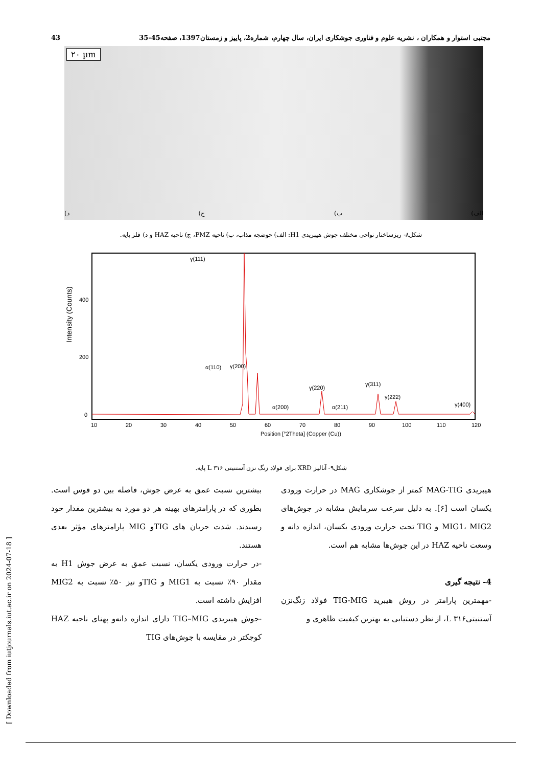43 مجتبی استوار و همکاران ، نشریه علوم و فناوری جوشکاری ایران، سال چهارم، شماره2، پاییز و زمستان1397، صفحه45-35
۲۰ µm
الف) ب) ج) د)
شکل۸- ریزساختار نواحی مختلف جوش هیبریدی H1: الف) حوضچه مذاب، ب) ناحیه PMZ، ج) ناحیه HAZ و د) فلز پایه.
Intensity (Counts)
400
200
0
10
20
30
40
50
60
70
80
90
100
110
120
Position [°2Theta] (Copper (Cu))
γ(111)
α(110)
γ(200)
α(200)
γ(220)
α(211)
γ(311)
γ(222)
γ(400)
شکل۹- آنالیز XRD برای فولاد زنگ نزن آستنیتی ۳۱۶ L پایه.
هیبریدی MAG-TIG کمتر از جوشکاری MAG در حرارت ورودی یکسان است [۶]. به دلیل سرعت سرمایش مشابه در جوش‌های MIG1، MIG2 و TIG تحت حرارت ورودی یکسان، اندازه دانه و وسعت ناحیه HAZ در این جوش‌ها مشابه هم است.
4- نتیجه گیری
-مهمترین پارامتر در روش هیبرید TIG-MIG فولاد زنگ‌نزن آستنیتی۳۱۶ L، از نظر دستیابی به بهترین کیفیت ظاهری و
بیشترین نسبت عمق به عرض جوش، فاصله بین دو قوس است. بطوری که در پارامترهای بهینه هر دو مورد به بیشترین مقدار خود رسیدند. شدت جریان های TIGو MIG پارامترهای مؤثر بعدی هستند.
-در حرارت ورودی یکسان، نسبت عمق به عرض جوش H1 به مقدار ۹۰٪ نسبت به MIG1 و TIGو نیز ۵۰٪ نسبت به MIG2 افزایش داشته است.
-جوش هیبریدی TIG–MIG دارای اندازه دانه‌و پهنای ناحیه HAZ کوچکتر در مقایسه با جوش‌های TIG
[ Downloaded from iutjournals.iut.ac.ir on 2024-07-18 ]